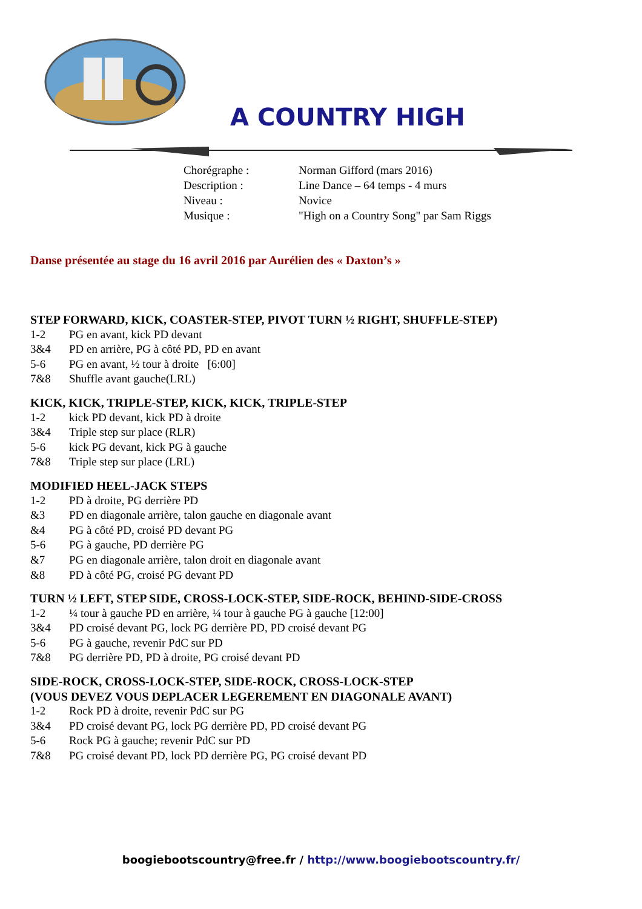A COUNTRY HIGH
Chorégraphe : Norman Gifford (mars 2016)
Description : Line Dance – 64 temps - 4 murs
Niveau : Novice
Musique : "High on a Country Song" par Sam Riggs
Danse présentée au stage du 16 avril 2016 par Aurélien des « Daxton’s »
STEP FORWARD, KICK, COASTER-STEP, PIVOT TURN ½ RIGHT, SHUFFLE-STEP)
1-2 PG en avant, kick PD devant
3&4 PD en arrière, PG à côté PD, PD en avant
5-6 PG en avant, ½ tour à droite [6:00]
7&8 Shuffle avant gauche(LRL)
KICK, KICK, TRIPLE-STEP, KICK, KICK, TRIPLE-STEP
1-2 kick PD devant, kick PD à droite
3&4 Triple step sur place (RLR)
5-6 kick PG devant, kick PG à gauche
7&8 Triple step sur place (LRL)
MODIFIED HEEL-JACK STEPS
1-2 PD à droite, PG derrière PD
&3 PD en diagonale arrière, talon gauche en diagonale avant
&4 PG à côté PD, croisé PD devant PG
5-6 PG à gauche, PD derrière PG
&7 PG en diagonale arrière, talon droit en diagonale avant
&8 PD à côté PG, croisé PG devant PD
TURN ½ LEFT, STEP SIDE, CROSS-LOCK-STEP, SIDE-ROCK, BEHIND-SIDE-CROSS
1-2 ¼ tour à gauche PD en arrière, ¼ tour à gauche PG à gauche [12:00]
3&4 PD croisé devant PG, lock PG derrière PD, PD croisé devant PG
5-6 PG à gauche, revenir PdC sur PD
7&8 PG derrière PD, PD à droite, PG croisé devant PD
SIDE-ROCK, CROSS-LOCK-STEP, SIDE-ROCK, CROSS-LOCK-STEP
(VOUS DEVEZ VOUS DEPLACER LEGEREMENT EN DIAGONALE AVANT)
1-2 Rock PD à droite, revenir PdC sur PG
3&4 PD croisé devant PG, lock PG derrière PD, PD croisé devant PG
5-6 Rock PG à gauche; revenir PdC sur PD
7&8 PG croisé devant PD, lock PD derrière PG, PG croisé devant PD
boogiebootscountry@free.fr / http://www.boogiebootscountry.fr/